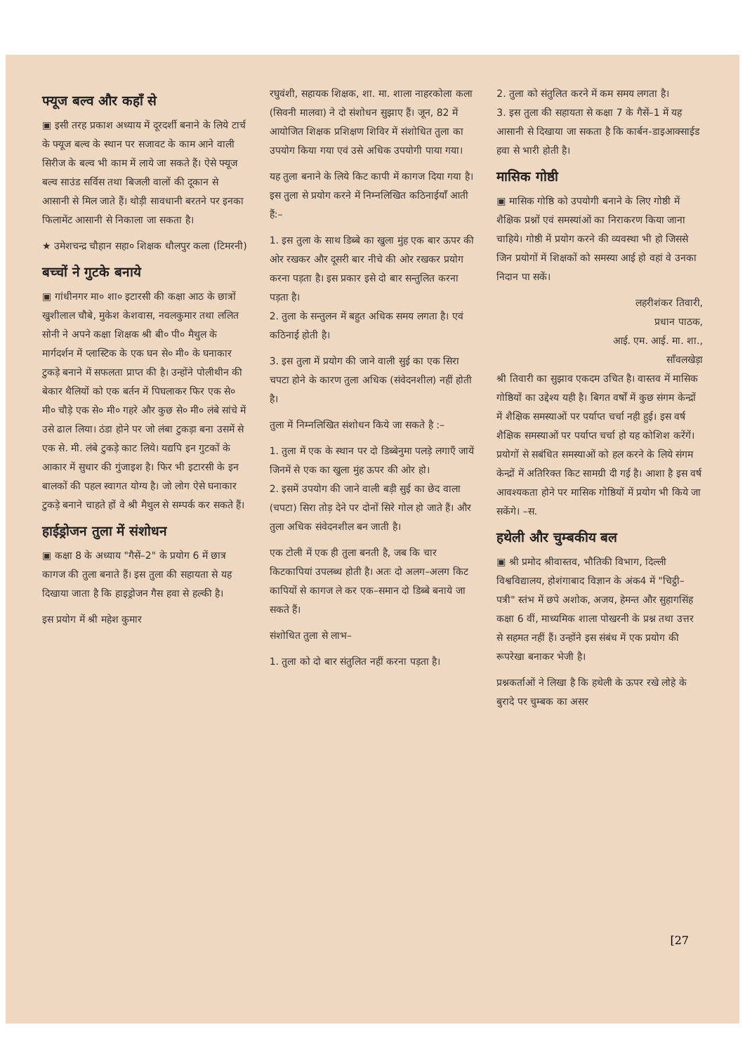फ्यूज बल्व और कहाँ से
▣ इसी तरह प्रकाश अध्याय में दूरदर्शी बनाने के लिये टार्च के फ्यूज बल्व के स्थान पर सजावट के काम आने वाली सिरीज के बल्व भी काम में लाये जा सकते हैं। ऐसे फ्यूज बल्व साउंड सर्विस तथा बिजली वालों की दूकान से आसानी से मिल जाते हैं। थोड़ी सावधानी बरतने पर इनका फिलामेंट आसानी से निकाला जा सकता है।
★ उमेशचन्द्र चौहान सहा० शिक्षक धौलपुर कला (टिमरनी)
बच्चों ने गुटके बनाये
▣ गांधीनगर मा० शा० इटारसी की कक्षा आठ के छात्रों खुशीलाल चौबे, मुकेश केशवास, नवलकुमार तथा ललित सोनी ने अपने कक्षा शिक्षक श्री बी० पी० मैथुल के मार्गदर्शन में प्लास्टिक के एक घन से० मी० के घनाकार टुकड़े बनाने में सफलता प्राप्त की है। उन्होंने पोलीथीन की बेकार थैलियों को एक बर्तन में पिघलाकर फिर एक से० मी० चौड़े एक से० मी० गहरे और कुछ से० मी० लंबे सांचे में उसे ढाल लिया। ठंडा होने पर जो लंबा टुकड़ा बना उसमें से एक से. मी. लंबे टुकड़े काट लिये। यद्यपि इन गुटकों के आकार में सुधार की गुंजाइश है। फिर भी इटारसी के इन बालकों की पहल स्वागत योग्य है। जो लोग ऐसे घनाकार टुकड़े बनाने चाहते हों वे श्री मैथुल से सम्पर्क कर सकते हैं।
हाईड्रोजन तुला में संशोधन
▣ कक्षा 8 के अध्याय "गैसें–2" के प्रयोग 6 में छात्र कागज की तुला बनाते हैं। इस तुला की सहायता से यह दिखाया जाता है कि हाइड्रोजन गैस हवा से हल्की है।
इस प्रयोग में श्री महेश कुमार
रघुवंशी, सहायक शिक्षक, शा. मा. शाला नाहरकोला कला (सिवनी मालवा) ने दो संशोधन सुझाए हैं। जून, 82 में आयोजित शिक्षक प्रशिक्षण शिविर में संशोधित तुला का उपयोग किया गया एवं उसे अधिक उपयोगी पाया गया।
यह तुला बनाने के लिये किट कापी में कागज दिया गया है।
इस तुला से प्रयोग करने में निम्नलिखित कठिनाईयाँ आती हैं:–
1. इस तुला के साथ डिब्बे का खुला मुंह एक बार ऊपर की ओर रखकर और दूसरी बार नीचे की ओर रखकर प्रयोग करना पड़ता है। इस प्रकार इसे दो बार सन्तुलित करना पड़ता है।
2. तुला के सन्तुलन में बहुत अधिक समय लगता है। एवं कठिनाई होती है।
3. इस तुला में प्रयोग की जाने वाली सुई का एक सिरा चपटा होने के कारण तुला अधिक (संवेदनशील) नहीं होती है।
तुला में निम्नलिखित संशोधन किये जा सकते है :–
1. तुला में एक के स्थान पर दो डिब्बेनुमा पलड़े लगाएँ जायें जिनमें से एक का खुला मुंह ऊपर की ओर हो।
2. इसमें उपयोग की जाने वाली बड़ी सुई का छेद वाला (चपटा) सिरा तोड़ देने पर दोनों सिरे गोल हो जाते हैं। और तुला अधिक संवेदनशील बन जाती है।
एक टोली में एक ही तुला बनती है, जब कि चार किटकापियां उपलब्ध होती है। अतः दो अलग–अलग किट कापियों से कागज ले कर एक–समान दो डिब्बे बनाये जा सकते हैं।
संशोधित तुला से लाभ–
1. तुला को दो बार संतुलित नहीं करना पड़ता है।
2. तुला को संतुलित करने में कम समय लगता है।
3. इस तुला की सहायता से कक्षा 7 के गैसें–1 में यह आसानी से दिखाया जा सकता है कि कार्बन-डाइआक्साईड हवा से भारी होती है।
मासिक गोष्ठी
▣ मासिक गोष्ठि को उपयोगी बनाने के लिए गोष्ठी में शैक्षिक प्रश्नों एवं समस्यांओं का निराकरण किया जाना चाहिये। गोष्ठी में प्रयोग करने की व्यवस्था भी हो जिससे जिन प्रयोगों में शिक्षकों को समस्या आई हो वहां वे उनका निदान पा सकें।
लहरीशंकर तिवारी,
प्रधान पाठक,
आई. एम. आई. मा. शा.,
साँवलखेड़ा
श्री तिवारी का सुझाव एकदम उचित है। वास्तव में मासिक गोष्ठियों का उद्देश्य यही है। बिगत वर्षों में कुछ संगम केन्द्रों में शैक्षिक समस्याओं पर पर्याप्त चर्चा नही हुई। इस वर्ष शैक्षिक समस्याओं पर पर्याप्त चर्चा हो यह कोशिश करेंगें। प्रयोगों से सबंधित समस्याओं को हल करने के लिये संगम केन्द्रों में अतिरिक्त किट सामग्री दी गई है। आशा है इस वर्ष आवश्यकता होने पर मासिक गोष्ठियों में प्रयोग भी किये जा सकेंगे। –स.
हथेली और चुम्बकीय बल
▣ श्री प्रमोद श्रीवास्तव, भौतिकी विभाग, दिल्ली विश्वविद्यालय, होशंगाबाद विज्ञान के अंक4 में "चिट्ठी–पत्री" स्तंभ में छपे अशोक, अजय, हेमन्त और सुहागसिंह कक्षा 6 वीं, माध्यमिक शाला पोखरनी के प्रश्न तथा उत्तर से सहमत नहीं हैं। उन्होंने इस संबंध में एक प्रयोग की रूपरेखा बनाकर भेजी है।
प्रश्नकर्ताओं ने लिखा है कि हथेली के ऊपर रखे लोहे के बुरादे पर चुम्बक का असर
[27